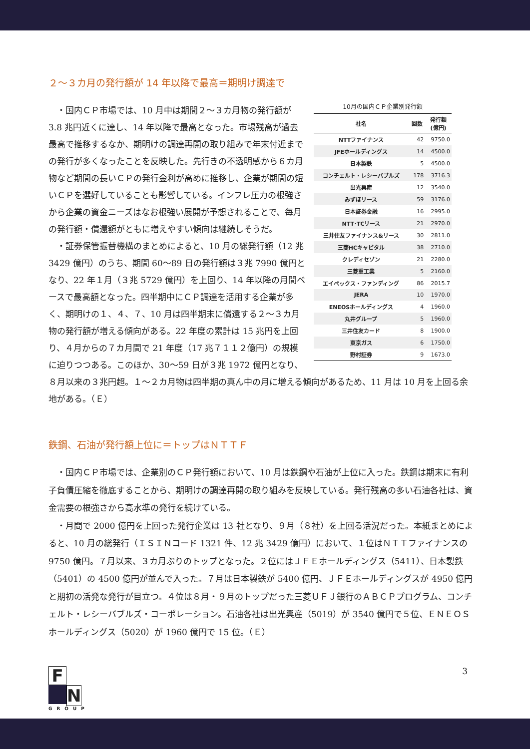２～３カ月の発行額が 14 年以降で最高＝期明け調達で
10月の国内ＣＰ企業別発行額
| 社名 | 回数 | 発行額 (億円) |
| --- | --- | --- |
| NTTファイナンス | 42 | 9750.0 |
| JFEホールディングス | 14 | 4500.0 |
| 日本製鉄 | 5 | 4500.0 |
| コンチェルト・レシーバブルズ | 178 | 3716.3 |
| 出光興産 | 12 | 3540.0 |
| みずほリース | 59 | 3176.0 |
| 日本証券金融 | 16 | 2995.0 |
| NTT･TCリース | 21 | 2970.0 |
| 三井住友ファイナンス&リース | 30 | 2811.0 |
| 三菱HCキャピタル | 38 | 2710.0 |
| クレディセゾン | 21 | 2280.0 |
| 三菱重工業 | 5 | 2160.0 |
| エイペックス・ファンディング | 86 | 2015.7 |
| JERA | 10 | 1970.0 |
| ENEOSホールディングス | 4 | 1960.0 |
| 丸井グループ | 5 | 1960.0 |
| 三井住友カード | 8 | 1900.0 |
| 東京ガス | 6 | 1750.0 |
| 野村証券 | 9 | 1673.0 |
　・国内ＣＰ市場では、10 月中は期間２～３カ月物の発行額が 3.8 兆円近くに達し、14 年以降で最高となった。市場残高が過去最高で推移するなか、期明けの調達再開の取り組みで年末付近までの発行が多くなったことを反映した。先行きの不透明感から６カ月物など期間の長いＣＰの発行金利が高めに推移し、企業が期間の短いＣＰを選好していることも影響している。インフレ圧力の根強さから企業の資金ニーズはなお根強い展開が予想されることで、毎月の発行額・償還額がともに増えやすい傾向は継続しそうだ。
　・証券保管振替機構のまとめによると、10 月の総発行額（12 兆 3429 億円）のうち、期間 60～89 日の発行額は３兆 7990 億円となり、22 年１月（３兆 5729 億円）を上回り、14 年以降の月間ベースで最高額となった。四半期中にＣＰ調達を活用する企業が多く、期明けの１、４、７、10 月は四半期末に償還する２～３カ月物の発行額が増える傾向がある。22 年度の累計は 15 兆円を上回り、４月からの７カ月間で 21 年度（17 兆７１１２億円）の規模に迫りつつある。このほか、30～59 日が３兆 1972 億円となり、８月以来の３兆円超。１～２カ月物は四半期の真ん中の月に増える傾向があるため、11 月は 10 月を上回る余地がある。（Ｅ）
鉄鋼、石油が発行額上位に＝トップはＮＴＴＦ
　・国内ＣＰ市場では、企業別のＣＰ発行額において、10 月は鉄鋼や石油が上位に入った。鉄鋼は期末に有利子負債圧縮を徹底することから、期明けの調達再開の取り組みを反映している。発行残高の多い石油各社は、資金需要の根強さから高水準の発行を続けている。
　・月間で 2000 億円を上回った発行企業は 13 社となり、９月（８社）を上回る活況だった。本紙まとめによると、10 月の総発行（ＩＳＩＮコード 1321 件、12 兆 3429 億円）において、１位はＮＴＴファイナンスの 9750 億円。７月以来、３カ月ぶりのトップとなった。２位にはＪＦＥホールディングス（5411）、日本製鉄（5401）の 4500 億円が並んで入った。７月は日本製鉄が 5400 億円、ＪＦＥホールディングスが 4950 億円と期初の活発な発行が目立つ。４位は８月・９月のトップだった三菱ＵＦＪ銀行のＡＢＣＰプログラム、コンチェルト・レシーバブルズ・コーポレーション。石油各社は出光興産（5019）が 3540 億円で５位、ＥＮＥＯＳホールディングス（5020）が 1960 億円で 15 位。（Ｅ）
F
N
GROUP
3